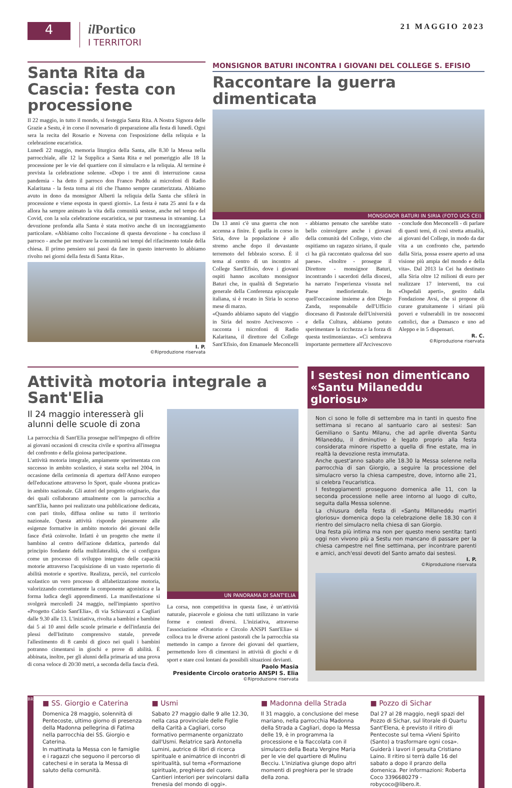4
il Portico
I TERRITORI
21 MAGGIO 2023
Santa Rita da Cascia: festa con processione
Il 22 maggio, in tutto il mondo, si festeggia Santa Rita. A Nostra Signora delle Grazie a Sestu, è in corso il novenario di preparazione alla festa di lunedì. Ogni sera la recita del Rosario e Novena con l'esposizione della reliquia e la celebrazione eucaristica.
Lunedì 22 maggio, memoria liturgica della Santa, alle 8.30 la Messa nella parrocchiale, alle 12 la Supplica a Santa Rita e nel pomeriggio alle 18 la processione per le vie del quartiere con il simulacro e la reliquia. Al termine è prevista la celebrazione solenne. «Dopo i tre anni di interruzione causa pandemia - ha detto il parroco don Franco Puddu ai microfoni di Radio Kalaritana - la festa torna ai riti che l'hanno sempre caratterizzata. Abbiamo avuto in dono da monsignor Alberti la reliquia della Santa che sfilerà in processione e viene esposta in questi giorni». La festa è nata 25 anni fa e da allora ha sempre animato la vita della comunità sestese, anche nel tempo del Covid, con la sola celebrazione eucaristica, se pur trasmessa in streaming. La devozione profonda alla Santa è stata motivo anche di un incoraggiamento particolare. «Abbiamo colto l'occasione di questa devozione - ha concluso il parroco - anche per motivare la comunità nei tempi del rifacimento totale della chiesa. Il primo pensiero sui passi da fare in questo intervento lo abbiamo rivolto nei giorni della festa di Santa Rita».
I. P.
©Riproduzione riservata
MONSIGNOR BATURI INCONTRA I GIOVANI DEL COLLEGE S. EFISIO
Raccontare la guerra dimenticata
MONSIGNOR BATURI IN SIRIA (FOTO UCS CEI)
Da 13 anni c'è una guerra che non accenna a finire. È quella in corso in Siria, dove la popolazione è allo stremo anche dopo il devastante terremoto del febbraio scorso. È il tema al centro di un incontro al College Sant'Efisio, dove i giovani ospiti hanno ascoltato monsignor Baturi che, in qualità di Segretario generale della Conferenza episcopale italiana, si è recato in Siria lo scorso mese di marzo.
«Quando abbiamo saputo del viaggio in Siria del nostro Arcivescovo - racconta i microfoni di Radio Kalaritana, il direttore del College Sant'Efisio, don Emanuele Meconcelli - abbiamo pensato che sarebbe stato bello coinvolgere anche i giovani della comunità del College, visto che ospitiamo un ragazzo siriano, il quale ci ha già raccontato qualcosa del suo paese». «Inoltre - prosegue il Direttore - monsignor Baturi, incontrando i sacerdoti della diocesi, ha narrato l'esperienza vissuta nel Paese mediorientale. In quell'occasione insieme a don Diego Zanda, responsabile dell'Ufficio diocesano di Pastorale dell'Università e della Cultura, abbiamo potuto sperimentare la ricchezza e la forza di questa testimonianza». «Ci sembrava importante permettere all'Arcivescovo - conclude don Meconcelli - di parlare di questi temi, di così stretta attualità, ai giovani del College, in modo da dar vita a un confronto che, partendo dalla Siria, possa essere aperto ad una visione più ampia del mondo e della vita». Dal 2013 la Cei ha destinato alla Siria oltre 12 milioni di euro per realizzare 17 interventi, tra cui «Ospedali aperti», gestito dalla Fondazione Avsi, che si propone di curare gratuitamente i siriani più poveri e vulnerabili in tre nosocomi cattolici, due a Damasco e uno ad Aleppo e in 5 dispensari.
R. C.
©Riproduzione riservata
Attività motoria integrale a Sant'Elia
Il 24 maggio interesserà gli alunni delle scuole di zona
La parrocchia di Sant'Elia prosegue nell'impegno di offrire ai giovani occasioni di crescita civile e sportiva all'insegna del confronto e della gioiosa partecipazione.
L'attività motoria integrale, ampiamente sperimentata con successo in ambito scolastico, è stata scelta nel 2004, in occasione della cerimonia di apertura dell'Anno europeo dell'educazione attraverso lo Sport, quale «buona pratica» in ambito nazionale. Gli autori del progetto originario, due dei quali collaborano attualmente con la parrocchia a sant'Elia, hanno poi realizzato una pubblicazione dedicata, con pari titolo, diffusa online su tutto il territorio nazionale. Questa attività risponde pienamente alle esigenze formative in ambito motorio dei giovani delle fasce d'età coinvolte. Infatti è un progetto che mette il bambino al centro dell'azione didattica, partendo dal principio fondante della multilateralità, che si configura come un processo di sviluppo integrato delle capacità motorie attraverso l'acquisizione di un vasto repertorio di abilità motorie e sportive. Realizza, perciò, nel curricolo scolastico un vero processo di alfabetizzazione motoria, valorizzando correttamente la componente agonistica e la forma ludica degli apprendimenti. La manifestazione si svolgerà mercoledì 24 maggio, nell'impianto sportivo «Progetto Calcio Sant'Elia», di via Schiavazzi a Cagliari dalle 9.30 alle 13. L'iniziativa, rivolta a bambini e bambine dai 5 ai 10 anni delle scuole primarie e dell'infanzia dei plessi dell'Istituto comprensivo statale, prevede l'allestimento di 8 cambi di gioco nei quali i bambini potranno cimentarsi in giochi e prove di abilità. È abbinata, inoltre, per gli alunni della primaria ad una prova di corsa veloce di 20/30 metri, a seconda della fascia d'età.
UN PANORAMA DI SANT'ELIA
La corsa, non competitiva in questa fase, è un'attività naturale, piacevole e gioiosa che tutti utilizzano in varie forme e contesti diversi. L'iniziativa, attraverso l'associazione «Oratorio e Circolo ANSPI Sant'Elia» si colloca tra le diverse azioni pastorali che la parrocchia sta mettendo in campo a favore dei giovani del quartiere, permettendo loro di cimentarsi in attività di giochi e di sport e stare così lontani da possibili situazioni devianti.
Paolo Masia
Presidente Circolo oratorio ANSPI S. Elia
©Riproduzione riservata
I sestesi non dimenticano «Santu Milaneddu gloriosu»
Non ci sono le folle di settembre ma in tanti in questo fine settimana si recano al santuario caro ai sestesi: San Gemiliano o Santu Milanu, che ad aprile diventa Santu Milaneddu, il diminutivo è legato proprio alla festa considerata minore rispetto a quella di fine estate, ma in realtà la devozione resta immutata.
Anche quest'anno sabato alle 18.30 la Messa solenne nella parrocchia di san Giorgio, a seguire la processione del simulacro verso la chiesa campestre, dove, intorno alle 21, si celebra l'eucaristica.
I festeggiamenti proseguono domenica alle 11, con la seconda processione nelle aree intorno al luogo di culto, seguita dalla Messa solenne.
La chiusura della festa di «Santu Millaneddu martiri gloriosu» domenica dopo la celebrazione delle 18.30 con il rientro del simulacro nella chiesa di san Giorgio.
Una festa più intima ma non per questo meno sentita: tanti oggi non vivono più a Sestu non mancano di passare per la chiesa campestre nel fine settimana, per incontrare parenti e amici, anch'essi devoti del Santo amato dai sestesi.
I. P.
©Riproduzione riservata
BREVI
■ SS. Giorgio e Caterina
Domenica 28 maggio, solennità di Pentecoste, ultimo giorno di presenza della Madonna pellegrina di Fatima nella parrocchia dei SS. Giorgio e Caterina.
In mattinata la Messa con le famiglie e i ragazzi che seguono il percorso di catechesi e in serata la Messa di saluto della comunità.
■ Usmi
Sabato 27 maggio dalle 9 alle 12.30, nella casa provinciale delle Figlie della Carità a Cagliari, corso formativo permanente organizzato dall'Usmi. Relatrice sarà Antonella Lumini, autrice di libri di ricerca spirituale e animatrice di incontri di spiritualità, sul tema «Formazione spirituale, preghiera del cuore. Cantieri interiori per svincolarsi dalla frenesia del mondo di oggi».
■ Madonna della Strada
Il 31 maggio, a conclusione del mese mariano, nella parrocchia Madonna della Strada a Cagliari, dopo la Messa delle 19, è in programma la processione e la fiaccolata con il simulacro della Beata Vergine Maria per le vie del quartiere di Mulinu Becciu. L'iniziativa giunge dopo altri momenti di preghiera per le strade della zona.
■ Pozzo di Sichar
Dal 27 al 28 maggio, negli spazi del Pozzo di Sichar, sul litorale di Quartu Sant'Elena, è previsto il ritiro di Pentecoste sul tema «Vieni Spirito (Santo) a trasformare ogni cosa». Guiderà i lavori il gesuita Cristiano Laino. Il ritiro si terrà dalle 16 del sabato a dopo il pranzo della domenica. Per informazioni: Roberta Coco 3396680279 - robycoco@libero.it.